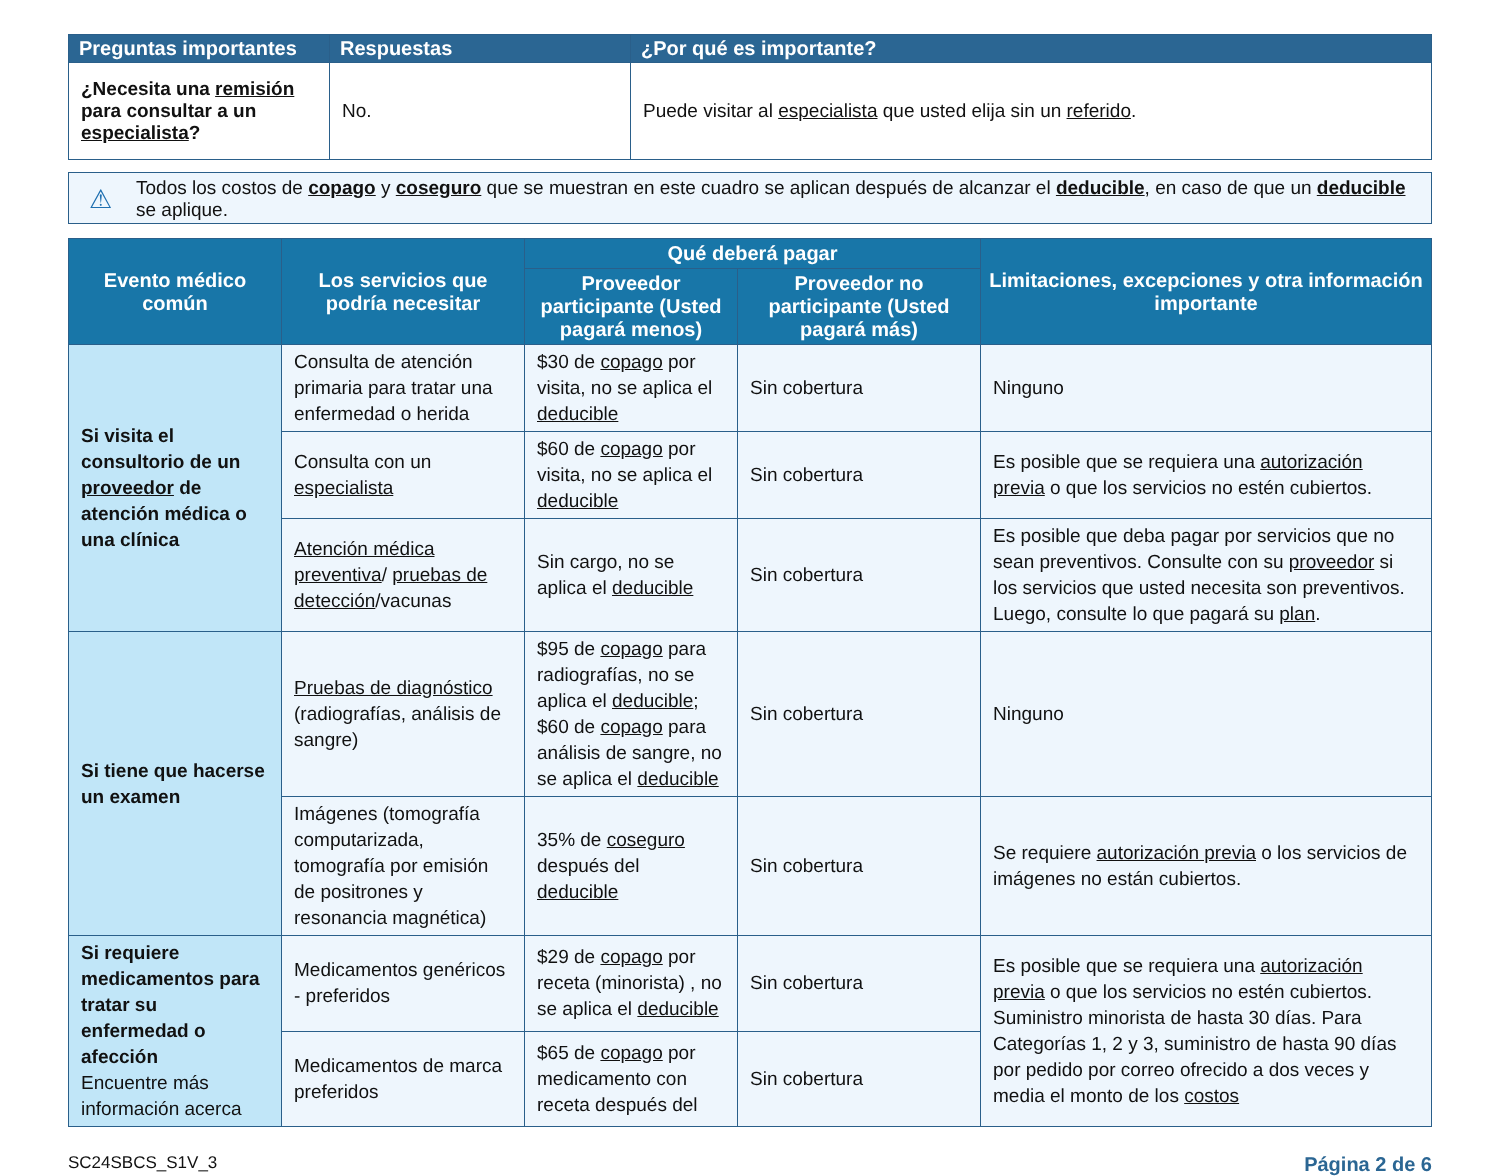| Preguntas importantes | Respuestas | ¿Por qué es importante? |
| --- | --- | --- |
| ¿Necesita una remisión para consultar a un especialista ? | No. | Puede visitar al especialista que usted elija sin un referido . |
⚠ Todos los costos de copago y coseguro que se muestran en este cuadro se aplican después de alcanzar el deducible, en caso de que un deducible se aplique.
| Evento médico común | Los servicios que podría necesitar | Qué deberá pagar | | Limitaciones, excepciones y otra información importante |
| --- | --- | --- | --- | --- |
| | | Proveedor participante (Usted pagará menos) | Proveedor no participante (Usted pagará más) | |
| Si visita el consultorio de un proveedor de atención médica o una clínica | Consulta de atención primaria para tratar una enfermedad o herida | $30 de copago por visita, no se aplica el deducible | Sin cobertura | Ninguno |
| | Consulta con un especialista | $60 de copago por visita, no se aplica el deducible | Sin cobertura | Es posible que se requiera una autorización previa o que los servicios no estén cubiertos. |
| | Atención médica preventiva / pruebas de detección /vacunas | Sin cargo, no se aplica el deducible | Sin cobertura | Es posible que deba pagar por servicios que no sean preventivos. Consulte con su proveedor si los servicios que usted necesita son preventivos. Luego, consulte lo que pagará su plan . |
| Si tiene que hacerse un examen | Pruebas de diagnóstico (radiografías, análisis de sangre) | $95 de copago para radiografías, no se aplica el deducible ; $60 de copago para análisis de sangre, no se aplica el deducible | Sin cobertura | Ninguno |
| | Imágenes (tomografía computarizada, tomografía por emisión de positrones y resonancia magnética) | 35% de coseguro después del deducible | Sin cobertura | Se requiere autorización previa o los servicios de imágenes no están cubiertos. |
| Si requiere medicamentos para tratar su enfermedad o afección Encuentre más información acerca | Medicamentos genéricos - preferidos | $29 de copago por receta (minorista) , no se aplica el deducible | Sin cobertura | Es posible que se requiera una autorización previa o que los servicios no estén cubiertos. Suministro minorista de hasta 30 días. Para Categorías 1, 2 y 3, suministro de hasta 90 días por pedido por correo ofrecido a dos veces y media el monto de los costos |
| | Medicamentos de marca preferidos | $65 de copago por medicamento con receta después del | Sin cobertura | |
SC24SBCS_S1V_3 Página 2 de 6